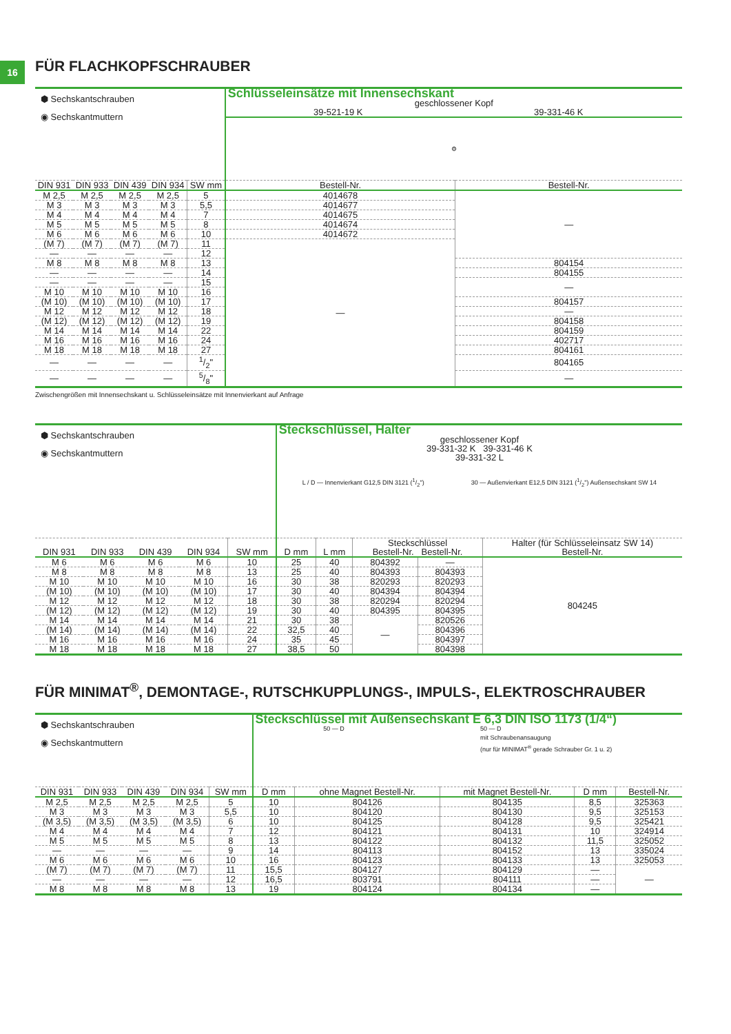16
FÜR FLACHKOPFSCHRAUBER
| ⬢ Sechskantschrauben ◉ Sechskantmuttern | | | | | Schlüsseleinsätze mit Innensechskant geschlossener Kopf 39-521-19 K 39-331-46 K | |
| | | | | | ⚙ | |
| DIN 931 | DIN 933 | DIN 439 | DIN 934 | SW mm | Bestell-Nr. | Bestell-Nr. |
| M 2,5 | M 2,5 | M 2,5 | M 2,5 | 5 | 4014678 | — |
| M 3 | M 3 | M 3 | M 3 | 5,5 | 4014677 | |
| M 4 | M 4 | M 4 | M 4 | 7 | 4014675 | |
| M 5 | M 5 | M 5 | M 5 | 8 | 4014674 | |
| M 6 | M 6 | M 6 | M 6 | 10 | 4014672 | |
| (M 7) | (M 7) | (M 7) | (M 7) | 11 | — | |
| — | — | — | — | 12 | | |
| M 8 | M 8 | M 8 | M 8 | 13 | | 804154 |
| — | — | — | — | 14 | | 804155 |
| — | — | — | — | 15 | | — |
| M 10 | M 10 | M 10 | M 10 | 16 | | |
| (M 10) | (M 10) | (M 10) | (M 10) | 17 | | 804157 |
| M 12 | M 12 | M 12 | M 12 | 18 | | — |
| (M 12) | (M 12) | (M 12) | (M 12) | 19 | | 804158 |
| M 14 | M 14 | M 14 | M 14 | 22 | | 804159 |
| M 16 | M 16 | M 16 | M 16 | 24 | | 402717 |
| M 18 | M 18 | M 18 | M 18 | 27 | | 804161 |
| — | — | — | — | 1/2" | | 804165 |
| — | — | — | — | 5/8" | | — |
Zwischengrößen mit Innensechskant u. Schlüsseleinsätze mit Innenvierkant auf Anfrage
| ⬢ Sechskantschrauben ◉ Sechskantmuttern | | | | | Steckschlüssel, Halter geschlossener Kopf 39-331-32 K 39-331-46 K 39-331-32 L L / D — Innenvierkant G12,5 DIN 3121 (1/2") 30 — Außenvierkant E12,5 DIN 3121 (1/2") Außensechskant SW 14 | | | | |
| DIN 931 | DIN 933 | DIN 439 | DIN 934 | SW mm | D mm | L mm | Steckschlüssel Bestell-Nr. Bestell-Nr. | | Halter (für Schlüsseleinsatz SW 14) Bestell-Nr. |
| M 6 | M 6 | M 6 | M 6 | 10 | 25 | 40 | 804392 | — | 804245 |
| M 8 | M 8 | M 8 | M 8 | 13 | 25 | 40 | 804393 | 804393 | |
| M 10 | M 10 | M 10 | M 10 | 16 | 30 | 38 | 820293 | 820293 | |
| (M 10) | (M 10) | (M 10) | (M 10) | 17 | 30 | 40 | 804394 | 804394 | |
| M 12 | M 12 | M 12 | M 12 | 18 | 30 | 38 | 820294 | 820294 | |
| (M 12) | (M 12) | (M 12) | (M 12) | 19 | 30 | 40 | 804395 | 804395 | |
| M 14 | M 14 | M 14 | M 14 | 21 | 30 | 38 | — | 820526 | |
| (M 14) | (M 14) | (M 14) | (M 14) | 22 | 32,5 | 40 | | 804396 | |
| M 16 | M 16 | M 16 | M 16 | 24 | 35 | 45 | | 804397 | |
| M 18 | M 18 | M 18 | M 18 | 27 | 38,5 | 50 | | 804398 | |
FÜR MINIMAT<sup>®</sup>, DEMONTAGE-, RUTSCHKUPPLUNGS-, IMPULS-, ELEKTROSCHRAUBER
| ⬢ Sechskantschrauben ◉ Sechskantmuttern | | | | | Steckschlüssel mit Außensechskant E 6,3 DIN ISO 1173 (1/4“) 50 — D 50 — D mit Schraubenansaugung (nur für MINIMAT<sup>®</sup> gerade Schrauber Gr. 1 u. 2) | | | | |
| DIN 931 | DIN 933 | DIN 439 | DIN 934 | SW mm | D mm | ohne Magnet Bestell-Nr. | mit Magnet Bestell-Nr. | D mm | Bestell-Nr. |
| M 2,5 | M 2,5 | M 2,5 | M 2,5 | 5 | 10 | 804126 | 804135 | 8,5 | 325363 |
| M 3 | M 3 | M 3 | M 3 | 5,5 | 10 | 804120 | 804130 | 9,5 | 325153 |
| (M 3,5) | (M 3,5) | (M 3,5) | (M 3,5) | 6 | 10 | 804125 | 804128 | 9,5 | 325421 |
| M 4 | M 4 | M 4 | M 4 | 7 | 12 | 804121 | 804131 | 10 | 324914 |
| M 5 | M 5 | M 5 | M 5 | 8 | 13 | 804122 | 804132 | 11,5 | 325052 |
| — | — | — | — | 9 | 14 | 804113 | 804152 | 13 | 335024 |
| M 6 | M 6 | M 6 | M 6 | 10 | 16 | 804123 | 804133 | 13 | 325053 |
| (M 7) | (M 7) | (M 7) | (M 7) | 11 | 15,5 | 804127 | 804129 | — | — |
| — | — | — | — | 12 | 16,5 | 803791 | 804111 | — | |
| M 8 | M 8 | M 8 | M 8 | 13 | 19 | 804124 | 804134 | — | |